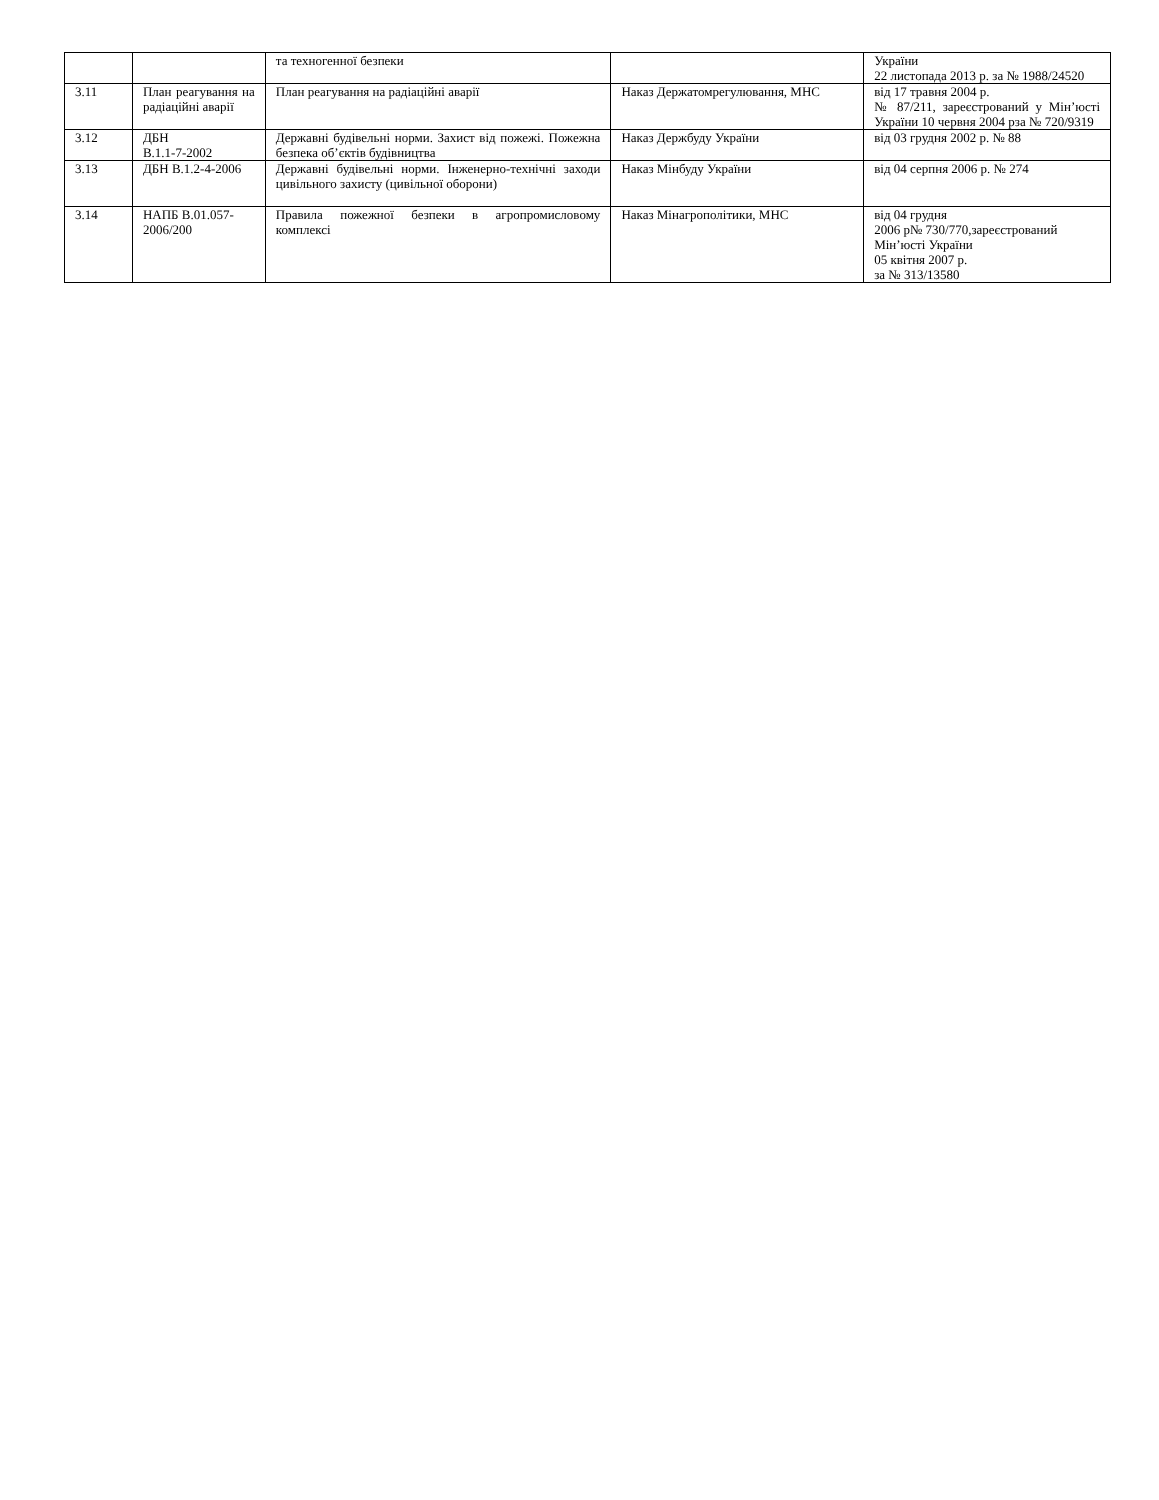| | | та техногенної безпеки | | України 22 листопада 2013 р. за № 1988/24520 |
| 3.11 | План реагування на радіаційні аварії | План реагування на радіаційні аварії | Наказ Держатомрегулювання, МНС | від 17 травня 2004 р. № 87/211, зареєстрований у Мін’юсті України 10 червня 2004 рза № 720/9319 |
| 3.12 | ДБН В.1.1-7-2002 | Державні будівельні норми. Захист від пожежі. Пожежна безпека об’єктів будівництва | Наказ Держбуду України | від 03 грудня 2002 р. № 88 |
| 3.13 | ДБН В.1.2-4-2006 | Державні будівельні норми. Інженерно-технічні заходи цивільного захисту (цивільної оборони) | Наказ Мінбуду України | від 04 серпня 2006 р. № 274 |
| 3.14 | НАПБ В.01.057-2006/200 | Правила пожежної безпеки в агропромисловому комплексі | Наказ Мінагрополітики, МНС | від 04 грудня 2006 р№ 730/770,зареєстрований Мін’юсті України 05 квітня 2007 р. за № 313/13580 |